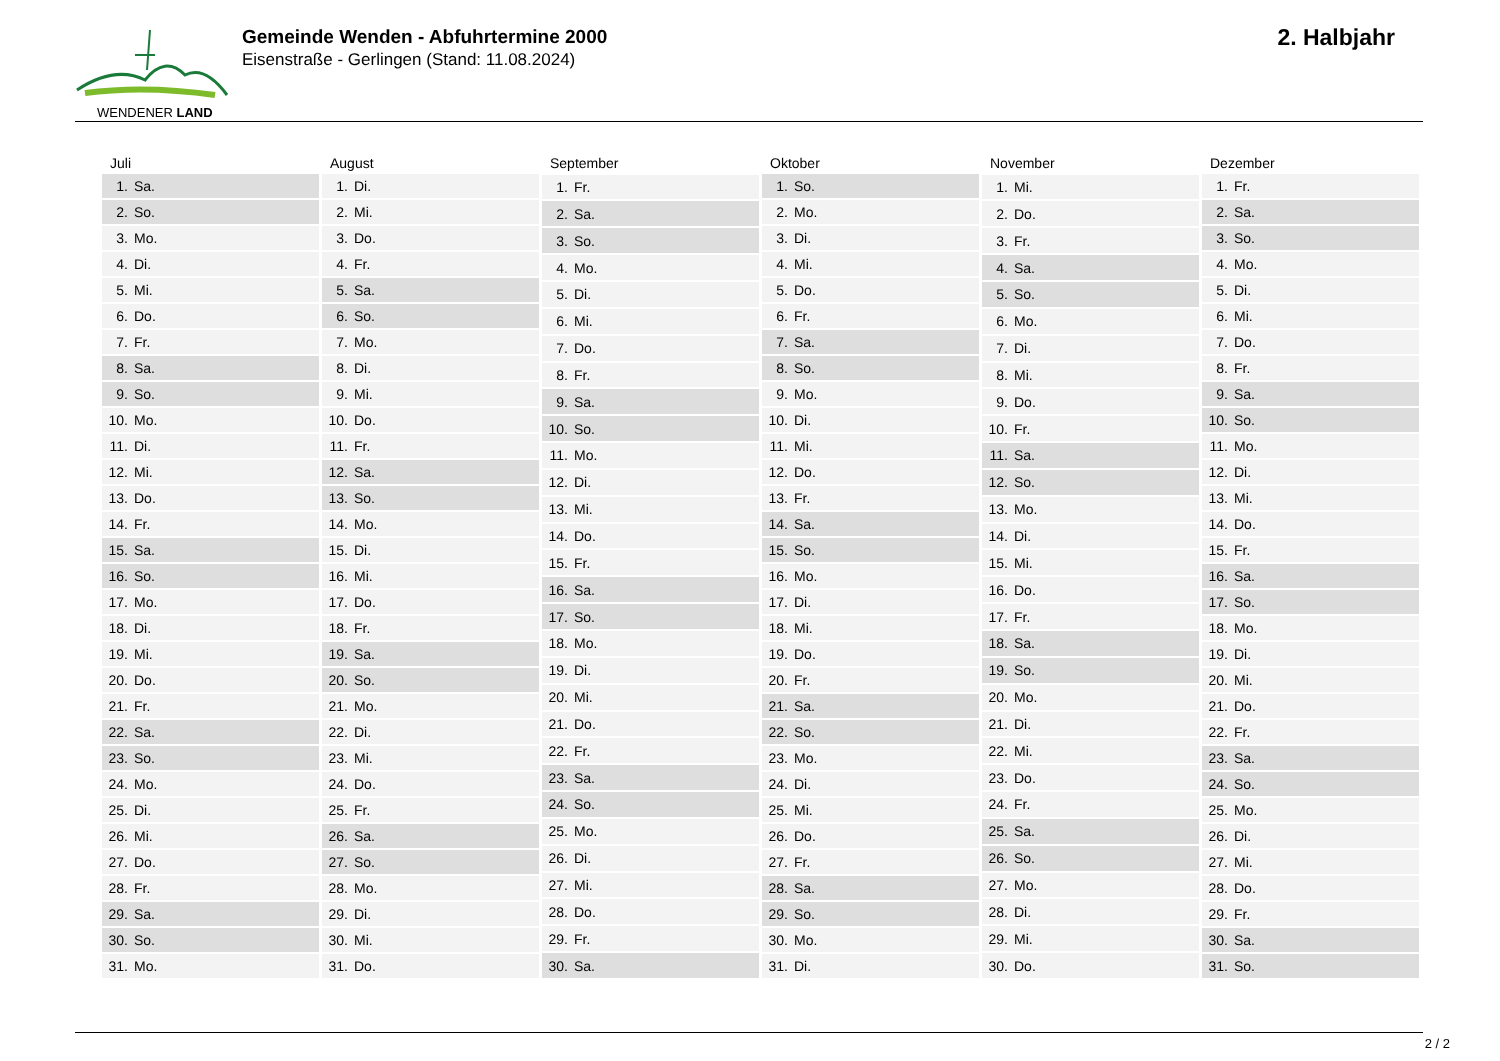WENDENER LAND
Gemeinde Wenden - Abfuhrtermine 2000
Eisenstraße - Gerlingen (Stand: 11.08.2024)
2. Halbjahr
| Juli | |
| --- | --- |
| 1. | Sa. |
| 2. | So. |
| 3. | Mo. |
| 4. | Di. |
| 5. | Mi. |
| 6. | Do. |
| 7. | Fr. |
| 8. | Sa. |
| 9. | So. |
| 10. | Mo. |
| 11. | Di. |
| 12. | Mi. |
| 13. | Do. |
| 14. | Fr. |
| 15. | Sa. |
| 16. | So. |
| 17. | Mo. |
| 18. | Di. |
| 19. | Mi. |
| 20. | Do. |
| 21. | Fr. |
| 22. | Sa. |
| 23. | So. |
| 24. | Mo. |
| 25. | Di. |
| 26. | Mi. |
| 27. | Do. |
| 28. | Fr. |
| 29. | Sa. |
| 30. | So. |
| 31. | Mo. |
| August | |
| --- | --- |
| 1. | Di. |
| 2. | Mi. |
| 3. | Do. |
| 4. | Fr. |
| 5. | Sa. |
| 6. | So. |
| 7. | Mo. |
| 8. | Di. |
| 9. | Mi. |
| 10. | Do. |
| 11. | Fr. |
| 12. | Sa. |
| 13. | So. |
| 14. | Mo. |
| 15. | Di. |
| 16. | Mi. |
| 17. | Do. |
| 18. | Fr. |
| 19. | Sa. |
| 20. | So. |
| 21. | Mo. |
| 22. | Di. |
| 23. | Mi. |
| 24. | Do. |
| 25. | Fr. |
| 26. | Sa. |
| 27. | So. |
| 28. | Mo. |
| 29. | Di. |
| 30. | Mi. |
| 31. | Do. |
| September | |
| --- | --- |
| 1. | Fr. |
| 2. | Sa. |
| 3. | So. |
| 4. | Mo. |
| 5. | Di. |
| 6. | Mi. |
| 7. | Do. |
| 8. | Fr. |
| 9. | Sa. |
| 10. | So. |
| 11. | Mo. |
| 12. | Di. |
| 13. | Mi. |
| 14. | Do. |
| 15. | Fr. |
| 16. | Sa. |
| 17. | So. |
| 18. | Mo. |
| 19. | Di. |
| 20. | Mi. |
| 21. | Do. |
| 22. | Fr. |
| 23. | Sa. |
| 24. | So. |
| 25. | Mo. |
| 26. | Di. |
| 27. | Mi. |
| 28. | Do. |
| 29. | Fr. |
| 30. | Sa. |
| Oktober | |
| --- | --- |
| 1. | So. |
| 2. | Mo. |
| 3. | Di. |
| 4. | Mi. |
| 5. | Do. |
| 6. | Fr. |
| 7. | Sa. |
| 8. | So. |
| 9. | Mo. |
| 10. | Di. |
| 11. | Mi. |
| 12. | Do. |
| 13. | Fr. |
| 14. | Sa. |
| 15. | So. |
| 16. | Mo. |
| 17. | Di. |
| 18. | Mi. |
| 19. | Do. |
| 20. | Fr. |
| 21. | Sa. |
| 22. | So. |
| 23. | Mo. |
| 24. | Di. |
| 25. | Mi. |
| 26. | Do. |
| 27. | Fr. |
| 28. | Sa. |
| 29. | So. |
| 30. | Mo. |
| 31. | Di. |
| November | |
| --- | --- |
| 1. | Mi. |
| 2. | Do. |
| 3. | Fr. |
| 4. | Sa. |
| 5. | So. |
| 6. | Mo. |
| 7. | Di. |
| 8. | Mi. |
| 9. | Do. |
| 10. | Fr. |
| 11. | Sa. |
| 12. | So. |
| 13. | Mo. |
| 14. | Di. |
| 15. | Mi. |
| 16. | Do. |
| 17. | Fr. |
| 18. | Sa. |
| 19. | So. |
| 20. | Mo. |
| 21. | Di. |
| 22. | Mi. |
| 23. | Do. |
| 24. | Fr. |
| 25. | Sa. |
| 26. | So. |
| 27. | Mo. |
| 28. | Di. |
| 29. | Mi. |
| 30. | Do. |
| Dezember | |
| --- | --- |
| 1. | Fr. |
| 2. | Sa. |
| 3. | So. |
| 4. | Mo. |
| 5. | Di. |
| 6. | Mi. |
| 7. | Do. |
| 8. | Fr. |
| 9. | Sa. |
| 10. | So. |
| 11. | Mo. |
| 12. | Di. |
| 13. | Mi. |
| 14. | Do. |
| 15. | Fr. |
| 16. | Sa. |
| 17. | So. |
| 18. | Mo. |
| 19. | Di. |
| 20. | Mi. |
| 21. | Do. |
| 22. | Fr. |
| 23. | Sa. |
| 24. | So. |
| 25. | Mo. |
| 26. | Di. |
| 27. | Mi. |
| 28. | Do. |
| 29. | Fr. |
| 30. | Sa. |
| 31. | So. |
2 / 2